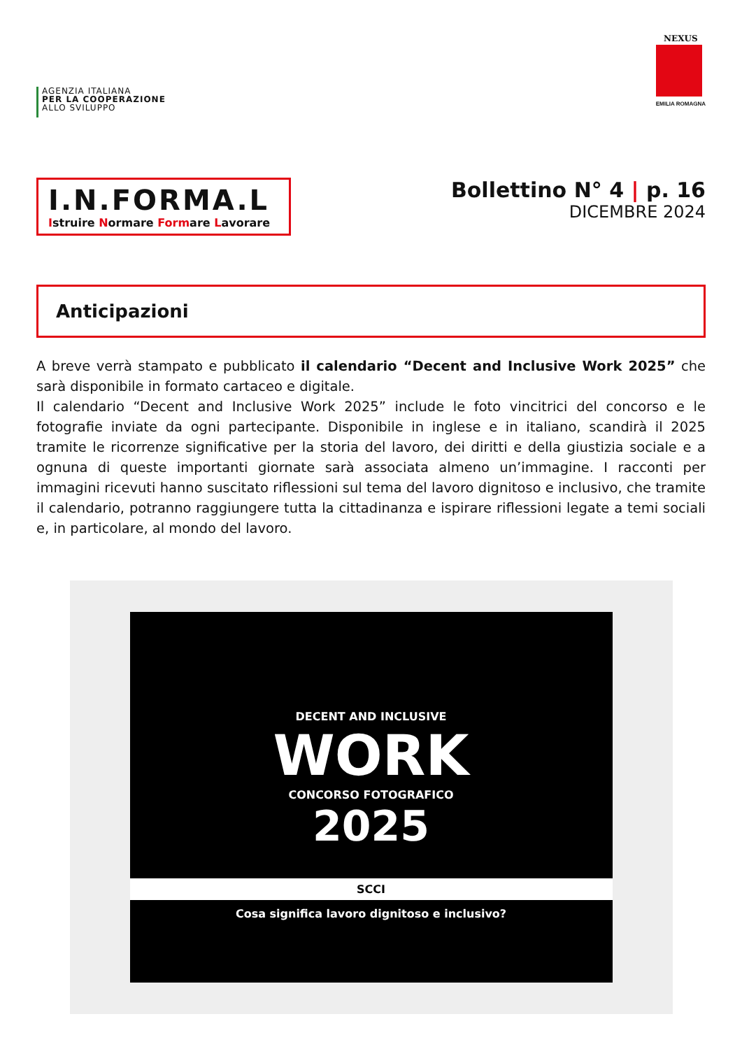AGENZIA ITALIANA
PER LA COOPERAZIONE
ALLO SVILUPPO
NEXUS
EMILIA ROMAGNA
I.N.FORMA.L
Istruire Normare Formare Lavorare
Bollettino N° 4 | p. 16
DICEMBRE 2024
Anticipazioni
A breve verrà stampato e pubblicato il calendario “Decent and Inclusive Work 2025” che sarà disponibile in formato cartaceo e digitale.
Il calendario “Decent and Inclusive Work 2025” include le foto vincitrici del concorso e le fotografie inviate da ogni partecipante. Disponibile in inglese e in italiano, scandirà il 2025 tramite le ricorrenze significative per la storia del lavoro, dei diritti e della giustizia sociale e a ognuna di queste importanti giornate sarà associata almeno un’immagine. I racconti per immagini ricevuti hanno suscitato riflessioni sul tema del lavoro dignitoso e inclusivo, che tramite il calendario, potranno raggiungere tutta la cittadinanza e ispirare riflessioni legate a temi sociali e, in particolare, al mondo del lavoro.
DECENT AND INCLUSIVE
WORK
CONCORSO FOTOGRAFICO
2025
SCCI
Cosa significa lavoro dignitoso e inclusivo?